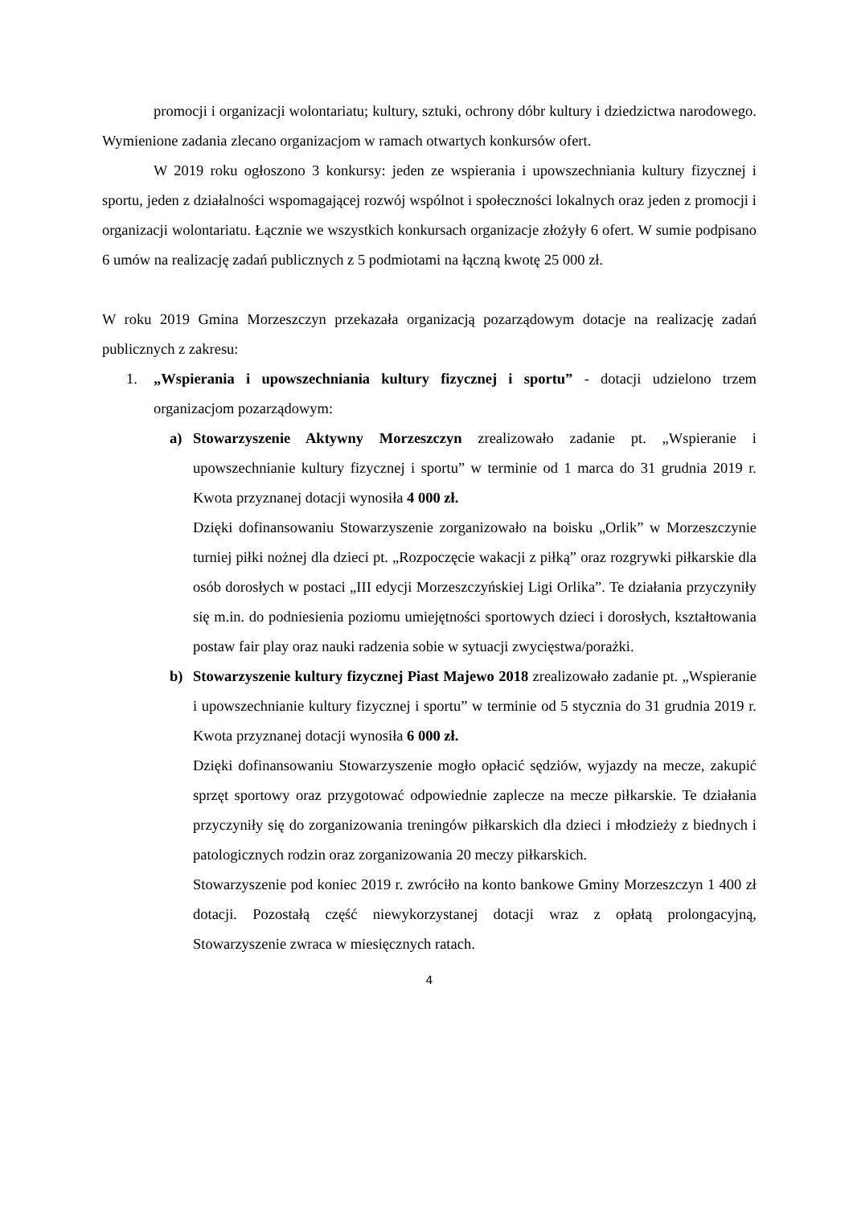promocji i organizacji wolontariatu; kultury, sztuki, ochrony dóbr kultury i dziedzictwa narodowego. Wymienione zadania zlecano organizacjom w ramach otwartych konkursów ofert.
W 2019 roku ogłoszono 3 konkursy: jeden ze wspierania i upowszechniania kultury fizycznej i sportu, jeden z działalności wspomagającej rozwój wspólnot i społeczności lokalnych oraz jeden z promocji i organizacji wolontariatu. Łącznie we wszystkich konkursach organizacje złożyły 6 ofert. W sumie podpisano 6 umów na realizację zadań publicznych z 5 podmiotami na łączną kwotę 25 000 zł.
W roku 2019 Gmina Morzeszczyn przekazała organizacją pozarządowym dotacje na realizację zadań publicznych z zakresu:
1. „Wspierania i upowszechniania kultury fizycznej i sportu” - dotacji udzielono trzem organizacjom pozarządowym:
a) Stowarzyszenie Aktywny Morzeszczyn zrealizowało zadanie pt. „Wspieranie i upowszechnianie kultury fizycznej i sportu” w terminie od 1 marca do 31 grudnia 2019 r. Kwota przyznanej dotacji wynosiła 4 000 zł.
Dzięki dofinansowaniu Stowarzyszenie zorganizowało na boisku „Orlik” w Morzeszczynie turniej piłki nożnej dla dzieci pt. „Rozpoczęcie wakacji z piłką” oraz rozgrywki piłkarskie dla osób dorosłych w postaci „III edycji Morzeszczyńskiej Ligi Orlika”. Te działania przyczyniły się m.in. do podniesienia poziomu umiejętności sportowych dzieci i dorosłych, kształtowania postaw fair play oraz nauki radzenia sobie w sytuacji zwycięstwa/porażki.
b) Stowarzyszenie kultury fizycznej Piast Majewo 2018 zrealizowało zadanie pt. „Wspieranie i upowszechnianie kultury fizycznej i sportu” w terminie od 5 stycznia do 31 grudnia 2019 r. Kwota przyznanej dotacji wynosiła 6 000 zł.
Dzięki dofinansowaniu Stowarzyszenie mogło opłacić sędziów, wyjazdy na mecze, zakupić sprzęt sportowy oraz przygotować odpowiednie zaplecze na mecze piłkarskie. Te działania przyczyniły się do zorganizowania treningów piłkarskich dla dzieci i młodzieży z biednych i patologicznych rodzin oraz zorganizowania 20 meczy piłkarskich.
Stowarzyszenie pod koniec 2019 r. zwróciło na konto bankowe Gminy Morzeszczyn 1 400 zł dotacji. Pozostałą część niewykorzystanej dotacji wraz z opłatą prolongacyjną, Stowarzyszenie zwraca w miesięcznych ratach.
4